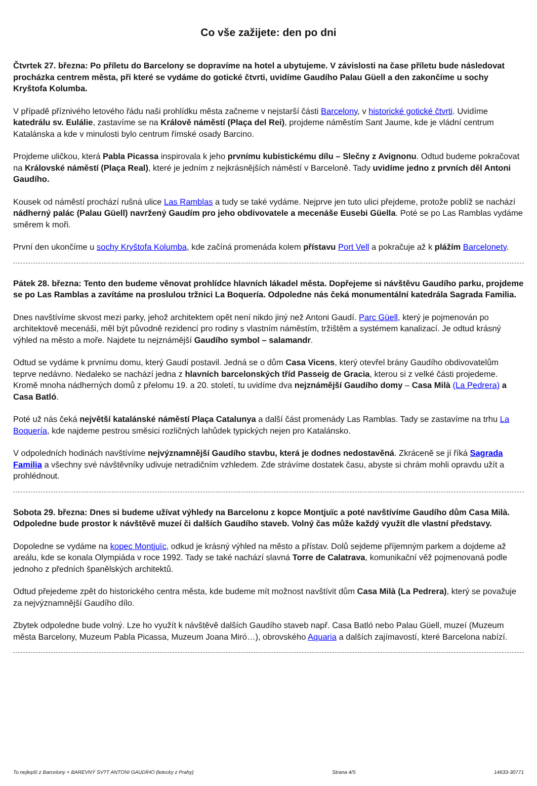Co vše zažijete: den po dni
Čtvrtek 27. března: Po příletu do Barcelony se dopravíme na hotel a ubytujeme. V závislosti na čase příletu bude následovat procházka centrem města, při které se vydáme do gotické čtvrti, uvidíme Gaudího Palau Güell a den zakončíme u sochy Kryštofa Kolumba.
V případě příznivého letového řádu naši prohlídku města začneme v nejstarší části Barcelony, v historické gotické čtvrti. Uvidíme katedrálu sv. Eulálie, zastavíme se na Králově náměstí (Plaça del Rei), projdeme náměstím Sant Jaume, kde je vládní centrum Katalánska a kde v minulosti bylo centrum římské osady Barcino.
Projdeme uličkou, která Pabla Picassa inspirovala k jeho prvnímu kubistickému dílu – Slečny z Avignonu. Odtud budeme pokračovat na Královské náměstí (Plaça Real), které je jedním z nejkrásnějších náměstí v Barceloně. Tady uvidíme jedno z prvních děl Antoni Gaudího.
Kousek od náměstí prochází rušná ulice Las Ramblas a tudy se také vydáme. Nejprve jen tuto ulici přejdeme, protože poblíž se nachází nádherný palác (Palau Güell) navržený Gaudím pro jeho obdivovatele a mecenáše Eusebi Güella. Poté se po Las Ramblas vydáme směrem k moři.
První den ukončíme u sochy Kryštofa Kolumba, kde začíná promenáda kolem přístavu Port Vell a pokračuje až k plážím Barcelonety.
Pátek 28. března: Tento den budeme věnovat prohlídce hlavních lákadel města. Dopřejeme si návštěvu Gaudího parku, projdeme se po Las Ramblas a zavítáme na proslulou tržnici La Boquería. Odpoledne nás čeká monumentální katedrála Sagrada Familia.
Dnes navštívíme skvost mezi parky, jehož architektem opět není nikdo jiný než Antoni Gaudí. Parc Güell, který je pojmenován po architektově mecenáši, měl být původně rezidencí pro rodiny s vlastním náměstím, tržištěm a systémem kanalizací. Je odtud krásný výhled na město a moře. Najdete tu nejznámější Gaudího symbol – salamandr.
Odtud se vydáme k prvnímu domu, který Gaudí postavil. Jedná se o dům Casa Vicens, který otevřel brány Gaudího obdivovatelům teprve nedávno. Nedaleko se nachází jedna z hlavních barcelonských tříd Passeig de Gracia, kterou si z velké části projedeme. Kromě mnoha nádherných domů z přelomu 19. a 20. století, tu uvidíme dva nejznámější Gaudího domy – Casa Milà (La Pedrera) a Casa Batló.
Poté už nás čeká největší katalánské náměstí Plaça Catalunya a další část promenády Las Ramblas. Tady se zastavíme na trhu La Boquería, kde najdeme pestrou směsici rozličných lahůdek typických nejen pro Katalánsko.
V odpoledních hodinách navštívíme nejvýznamnější Gaudího stavbu, která je dodnes nedostavěná. Zkráceně se jí říká Sagrada Familia a všechny své návštěvníky udivuje netradičním vzhledem. Zde strávíme dostatek času, abyste si chrám mohli opravdu užít a prohlédnout.
Sobota 29. března: Dnes si budeme užívat výhledy na Barcelonu z kopce Montjuïc a poté navštívíme Gaudího dům Casa Milà. Odpoledne bude prostor k návštěvě muzeí či dalších Gaudího staveb. Volný čas může každý využít dle vlastní představy.
Dopoledne se vydáme na kopec Montjuïc, odkud je krásný výhled na město a přístav. Dolů sejdeme příjemným parkem a dojdeme až areálu, kde se konala Olympiáda v roce 1992. Tady se také nachází slavná Torre de Calatrava, komunikační věž pojmenovaná podle jednoho z předních španělských architektů.
Odtud přejedeme zpět do historického centra města, kde budeme mít možnost navštívit dům Casa Milà (La Pedrera), který se považuje za nejvýznamnější Gaudího dílo.
Zbytek odpoledne bude volný. Lze ho využít k návštěvě dalších Gaudího staveb např. Casa Batló nebo Palau Güell, muzeí (Muzeum města Barcelony, Muzeum Pabla Picassa, Muzeum Joana Miró…), obrovského Aquaria a dalších zajímavostí, které Barcelona nabízí.
To nejlepší z Barcelony + BAREVNÝ SV?T ANTONI GAUDÍHO (letecky z Prahy) Strana 4/5 14633-30771